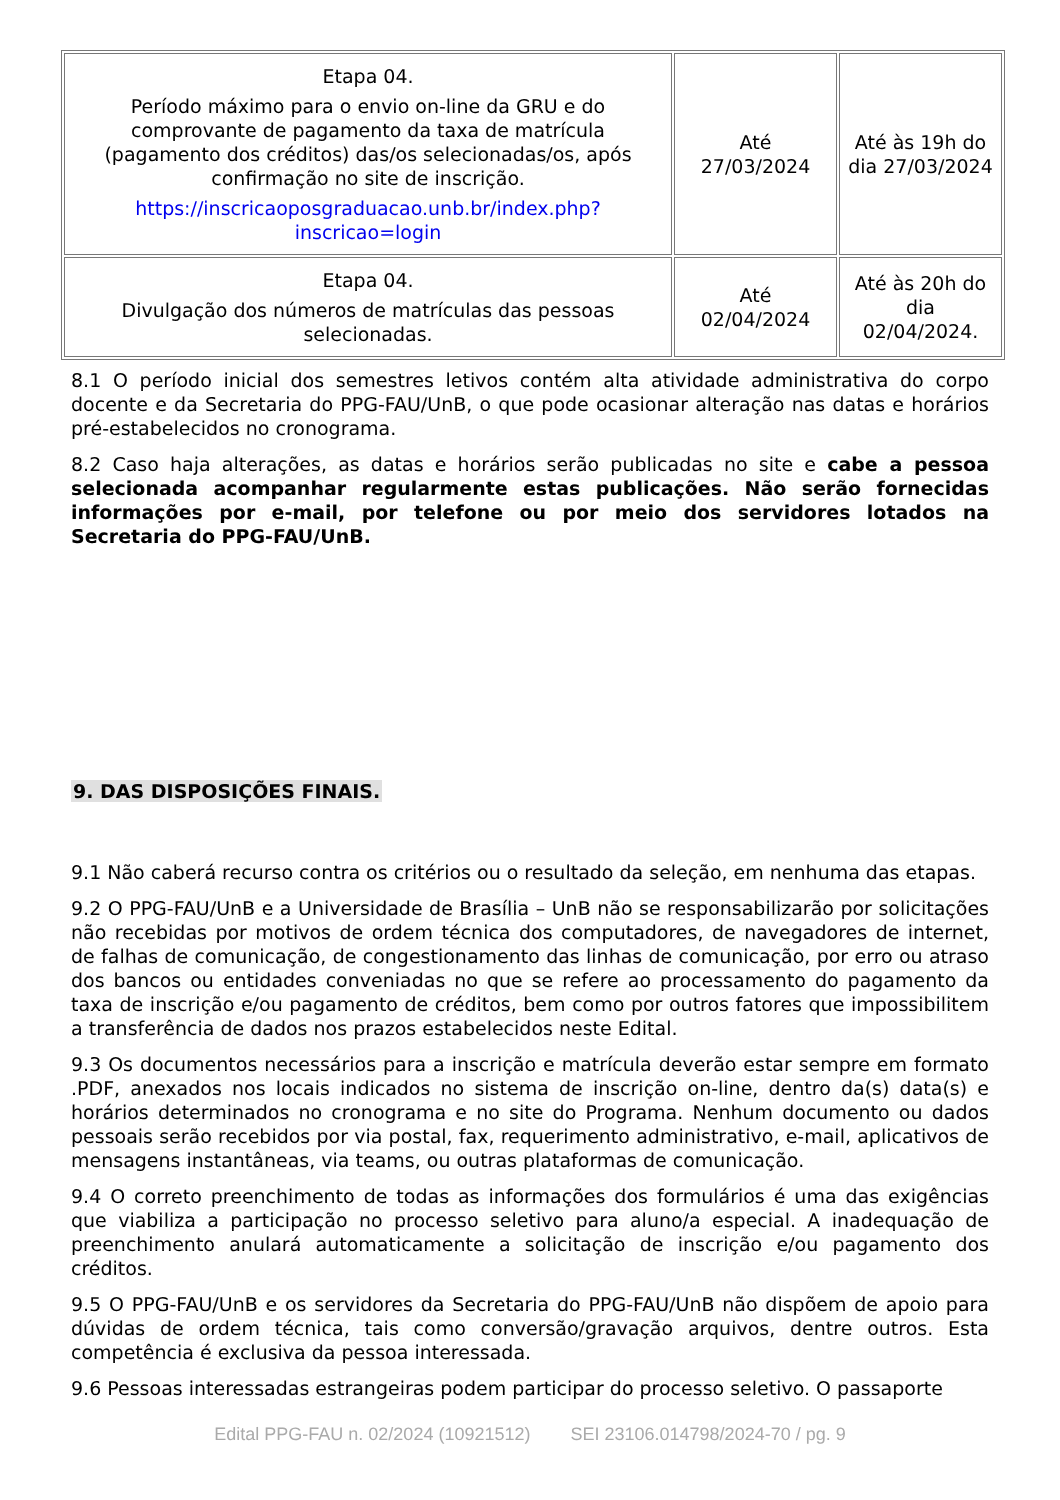| Etapa 04. Período máximo para o envio on-line da GRU e do comprovante de pagamento da taxa de matrícula (pagamento dos créditos) das/os selecionadas/os, após confirmação no site de inscrição. https://inscricaoposgraduacao.unb.br/index.php?inscricao=login | Até 27/03/2024 | Até às 19h do dia 27/03/2024 |
| Etapa 04. Divulgação dos números de matrículas das pessoas selecionadas. | Até 02/04/2024 | Até às 20h do dia 02/04/2024. |
8.1 O período inicial dos semestres letivos contém alta atividade administrativa do corpo docente e da Secretaria do PPG-FAU/UnB, o que pode ocasionar alteração nas datas e horários pré-estabelecidos no cronograma.
8.2 Caso haja alterações, as datas e horários serão publicadas no site e cabe a pessoa selecionada acompanhar regularmente estas publicações. Não serão fornecidas informações por e-mail, por telefone ou por meio dos servidores lotados na Secretaria do PPG-FAU/UnB.
9. DAS DISPOSIÇÕES FINAIS.
9.1 Não caberá recurso contra os critérios ou o resultado da seleção, em nenhuma das etapas.
9.2 O PPG-FAU/UnB e a Universidade de Brasília – UnB não se responsabilizarão por solicitações não recebidas por motivos de ordem técnica dos computadores, de navegadores de internet, de falhas de comunicação, de congestionamento das linhas de comunicação, por erro ou atraso dos bancos ou entidades conveniadas no que se refere ao processamento do pagamento da taxa de inscrição e/ou pagamento de créditos, bem como por outros fatores que impossibilitem a transferência de dados nos prazos estabelecidos neste Edital.
9.3 Os documentos necessários para a inscrição e matrícula deverão estar sempre em formato .PDF, anexados nos locais indicados no sistema de inscrição on-line, dentro da(s) data(s) e horários determinados no cronograma e no site do Programa. Nenhum documento ou dados pessoais serão recebidos por via postal, fax, requerimento administrativo, e-mail, aplicativos de mensagens instantâneas, via teams, ou outras plataformas de comunicação.
9.4 O correto preenchimento de todas as informações dos formulários é uma das exigências que viabiliza a participação no processo seletivo para aluno/a especial. A inadequação de preenchimento anulará automaticamente a solicitação de inscrição e/ou pagamento dos créditos.
9.5 O PPG-FAU/UnB e os servidores da Secretaria do PPG-FAU/UnB não dispõem de apoio para dúvidas de ordem técnica, tais como conversão/gravação arquivos, dentre outros. Esta competência é exclusiva da pessoa interessada.
9.6 Pessoas interessadas estrangeiras podem participar do processo seletivo. O passaporte
Edital PPG-FAU n. 02/2024 (10921512) SEI 23106.014798/2024-70 / pg. 9